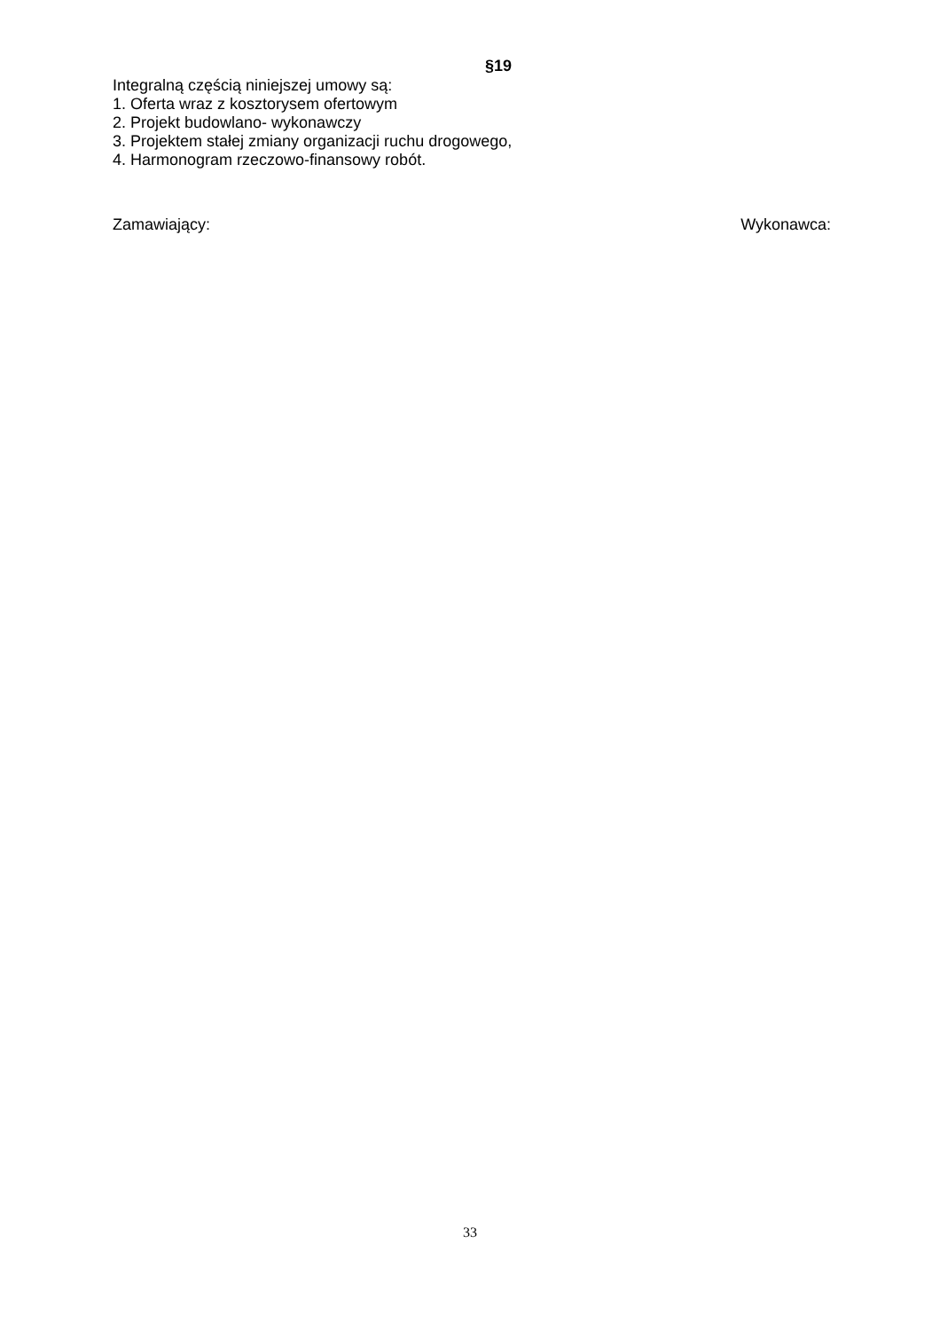§19
Integralną częścią niniejszej umowy są:
1. Oferta wraz z kosztorysem ofertowym
2. Projekt budowlano- wykonawczy
3. Projektem stałej zmiany organizacji ruchu drogowego,
4. Harmonogram rzeczowo-finansowy robót.
Zamawiający: Wykonawca:
33